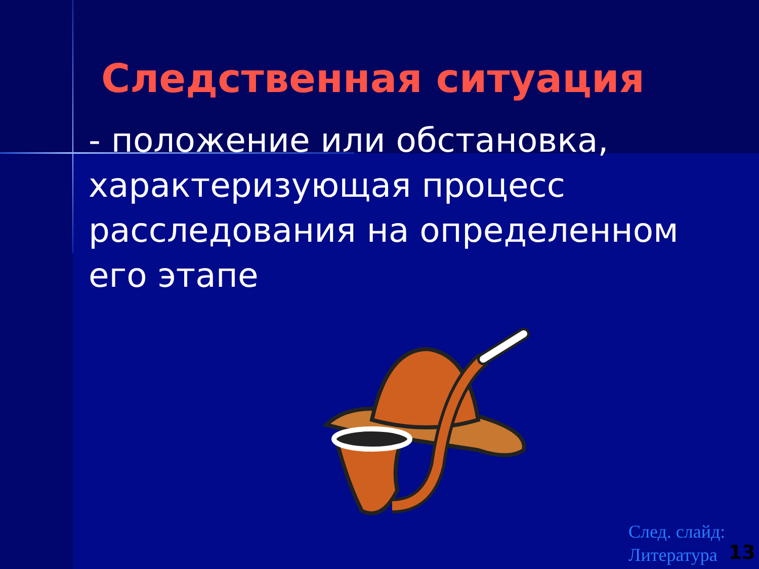Следственная ситуация
- положение или обстановка, характеризующая процесс расследования на определенном его этапе
След. слайд:
Литература
13